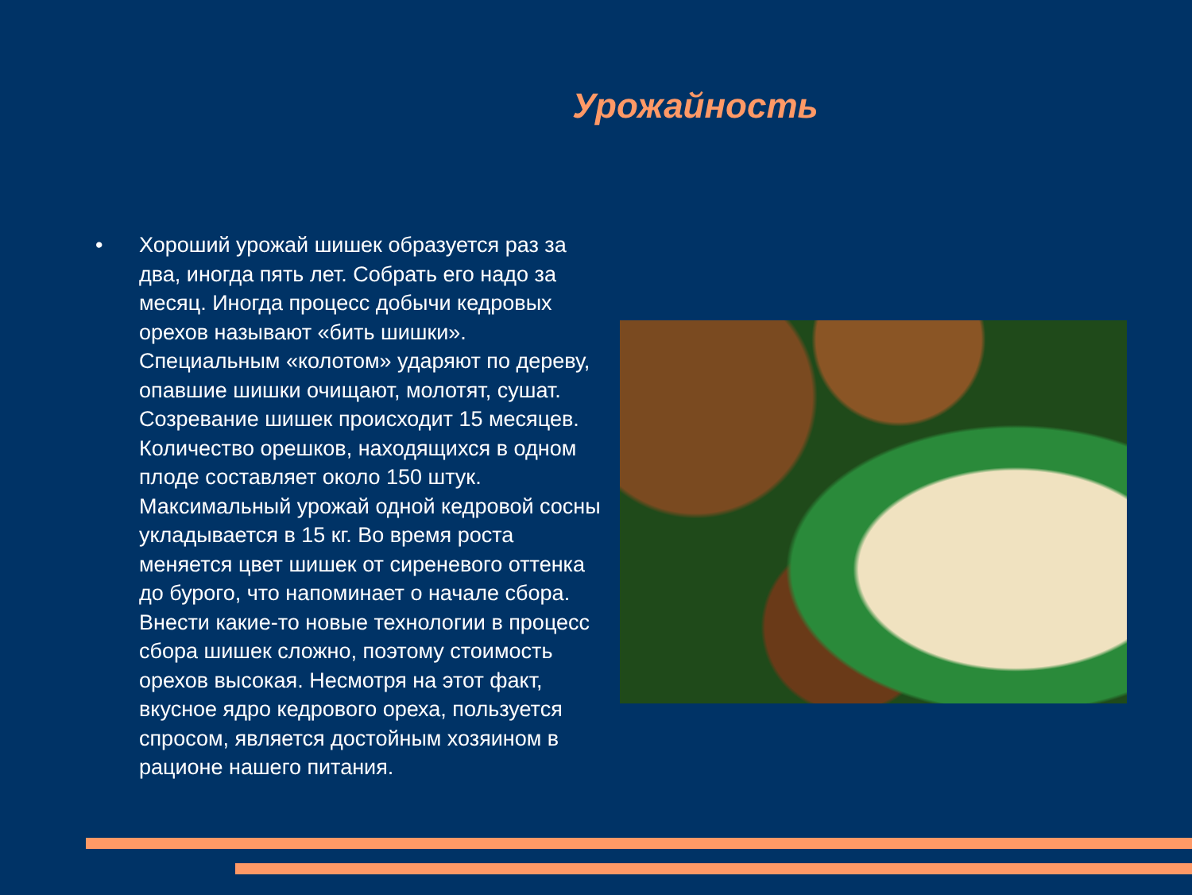Урожайность
• Хороший урожай шишек образуется раз за два, иногда пять лет. Собрать его надо за месяц. Иногда процесс добычи кедровых орехов называют «бить шишки». Специальным «колотом» ударяют по дереву, опавшие шишки очищают, молотят, сушат. Созревание шишек происходит 15 месяцев. Количество орешков, находящихся в одном плоде составляет около 150 штук. Максимальный урожай одной кедровой сосны укладывается в 15 кг. Во время роста меняется цвет шишек от сиреневого оттенка до бурого, что напоминает о начале сбора. Внести какие-то новые технологии в процесс сбора шишек сложно, поэтому стоимость орехов высокая. Несмотря на этот факт, вкусное ядро кедрового ореха, пользуется спросом, является достойным хозяином в рационе нашего питания.